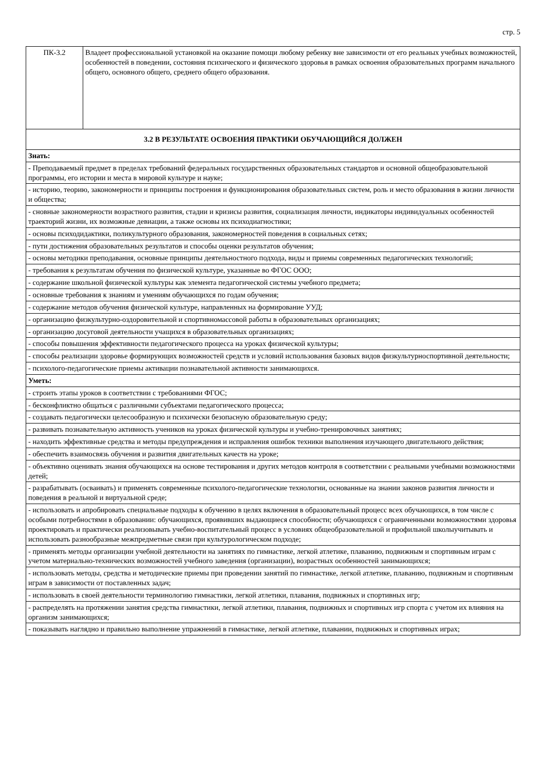стр. 5
| ПК-3.2 | Владеет профессиональной установкой на оказание помощи любому ребенку вне зависимости от его реальных учебных возможностей, особенностей в поведении, состояния психического и физического здоровья в рамках освоения образовательных программ начального общего, основного общего, среднего общего образования. |
| 3.2 В РЕЗУЛЬТАТЕ ОСВОЕНИЯ ПРАКТИКИ ОБУЧАЮЩИЙСЯ ДОЛЖЕН | |
| Знать: | |
| - Преподаваемый предмет в пределах требований федеральных государственных образовательных стандартов и основной общеобразовательной программы, его истории и места в мировой культуре и науке; | |
| - историю, теорию, закономерности и принципы построения и функционирования образовательных систем, роль и место образования в жизни личности и общества; | |
| - сновные закономерности возрастного развития, стадии и кризисы развития, социализация личности, индикаторы индивидуальных особенностей траекторий жизни, их возможные девиации, а также основы их психодиагностики; | |
| - основы психодидактики, поликультурного образования, закономерностей поведения в социальных сетях; | |
| - пути достижения образовательных результатов и способы оценки результатов обучения; | |
| - основы методики преподавания, основные принципы деятельностного подхода, виды и приемы современных педагогических технологий; | |
| - требования к результатам обучения по физической культуре, указанные во ФГОС ООО; | |
| - содержание школьной физической культуры как элемента педагогической системы учебного предмета; | |
| - основные требования к знаниям и умениям обучающихся по годам обучения; | |
| - содержание методов обучения физической культуре, направленных на формирование УУД; | |
| - организацию физкультурно-оздоровительной и спортивномассовой работы в образовательных организациях; | |
| - организацию досуговой деятельности учащихся в образовательных организациях; | |
| - способы повышения эффективности педагогического процесса на уроках физической культуры; | |
| - способы реализации здоровье формирующих возможностей средств и условий использования базовых видов физкультурноспортивной деятельности; | |
| - психолого-педагогические приемы активации познавательной активности занимающихся. | |
| Уметь: | |
| - строить этапы уроков в соответствии с требованиями ФГОС; | |
| - бесконфликтно общаться с различными субъектами педагогического процесса; | |
| - создавать педагогически целесообразную и психически безопасную образовательную среду; | |
| - развивать познавательную активность учеников на уроках физической культуры и учебно-тренировочных занятиях; | |
| - находить эффективные средства и методы предупреждения и исправления ошибок техники выполнения изучающего двигательного действия; | |
| - обеспечить взаимосвязь обучения и развития двигательных качеств на уроке; | |
| - объективно оценивать знания обучающихся на основе тестирования и других методов контроля в соответствии с реальными учебными возможностями детей; | |
| - разрабатывать (осваивать) и применять современные психолого-педагогические технологии, основанные на знании законов развития личности и поведения в реальной и виртуальной среде; | |
| - использовать и апробировать специальные подходы к обучению в целях включения в образовательный процесс всех обучающихся, в том числе с особыми потребностями в образовании: обучающихся, проявивших выдающиеся способности; обучающихся с ограниченными возможностями здоровья проектировать и практически реализовывать учебно-воспитательный процесс в условиях общеобразовательной и профильной школыучитывать и использовать разнообразные межпредметные связи при культурологическом подходе; | |
| - применять методы организации учебной деятельности на занятиях по гимнастике, легкой атлетике, плаванию, подвижным и спортивным играм с учетом материально-технических возможностей учебного заведения (организации), возрастных особенностей занимающихся; | |
| - использовать методы, средства и методические приемы при проведении занятий по гимнастике, легкой атлетике, плаванию, подвижным и спортивным играм в зависимости от поставленных задач; | |
| - использовать в своей деятельности терминологию гимнастики, легкой атлетики, плавания, подвижных и спортивных игр; | |
| - распределять на протяжении занятия средства гимнастики, легкой атлетики, плавания, подвижных и спортивных игр спорта с учетом их влияния на организм занимающихся; | |
| - показывать наглядно и правильно выполнение упражнений в гимнастике, легкой атлетике, плавании, подвижных и спортивных играх; | |